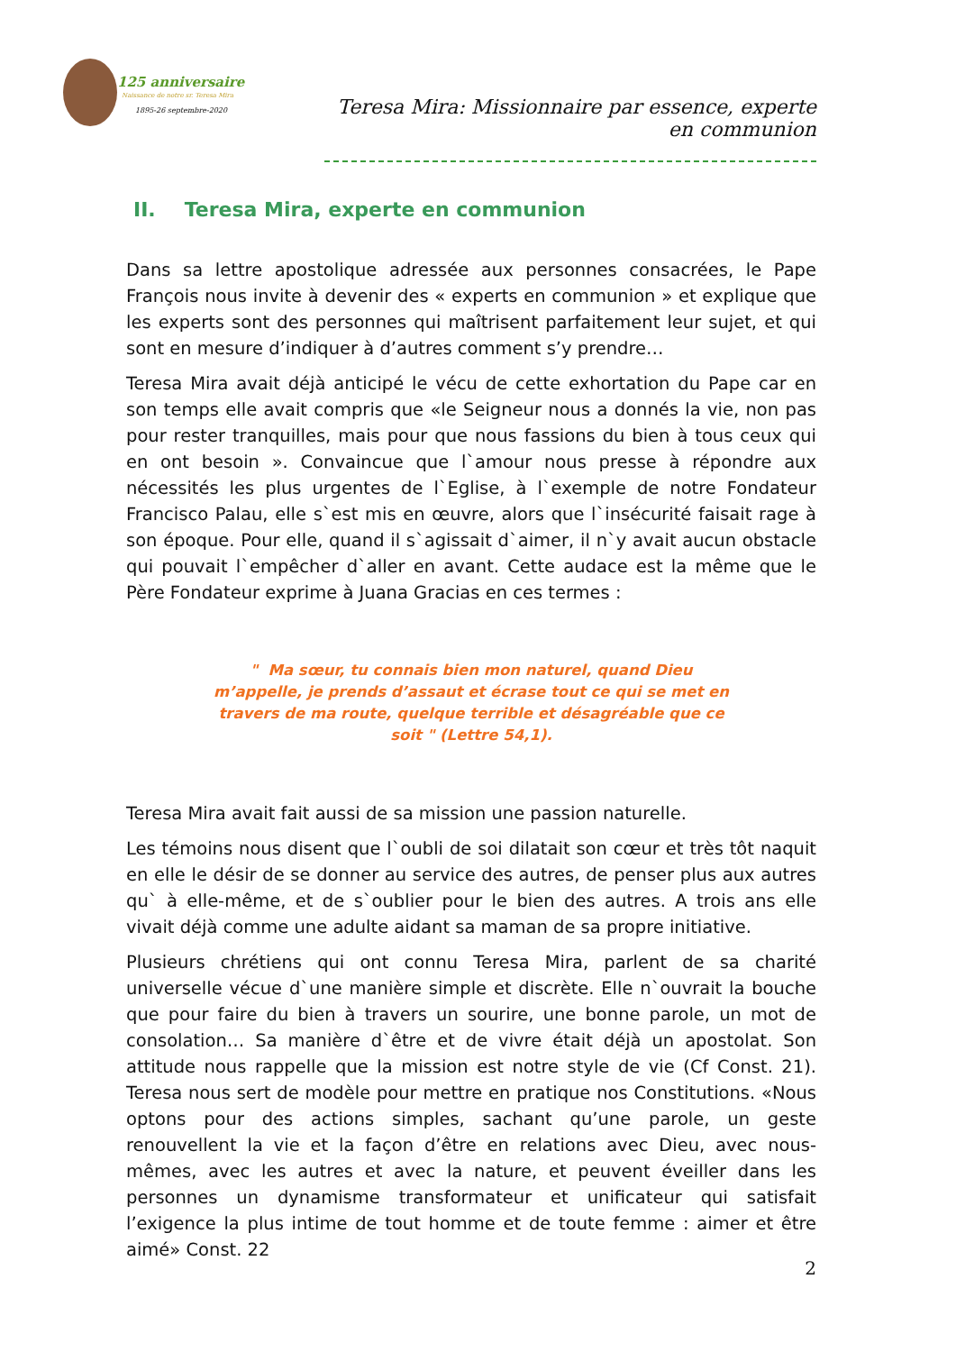125 anniversaire
Naissance de notre sr. Teresa Mira
1895-26 septembre-2020
Teresa Mira: Missionnaire par essence, experte en communion
II. Teresa Mira, experte en communion
Dans sa lettre apostolique adressée aux personnes consacrées, le Pape François nous invite à devenir des « experts en communion » et explique que les experts sont des personnes qui maîtrisent parfaitement leur sujet, et qui sont en mesure d’indiquer à d’autres comment s’y prendre…
Teresa Mira avait déjà anticipé le vécu de cette exhortation du Pape car en son temps elle avait compris que «le Seigneur nous a donnés la vie, non pas pour rester tranquilles, mais pour que nous fassions du bien à tous ceux qui en ont besoin ». Convaincue que l`amour nous presse à répondre aux nécessités les plus urgentes de l`Eglise, à l`exemple de notre Fondateur Francisco Palau, elle s`est mis en œuvre, alors que l`insécurité faisait rage à son époque. Pour elle, quand il s`agissait d`aimer, il n`y avait aucun obstacle qui pouvait l`empêcher d`aller en avant. Cette audace est la même que le Père Fondateur exprime à Juana Gracias en ces termes :
" Ma sœur, tu connais bien mon naturel, quand Dieu m’appelle, je prends d’assaut et écrase tout ce qui se met en travers de ma route, quelque terrible et désagréable que ce soit " (Lettre 54,1).
Teresa Mira avait fait aussi de sa mission une passion naturelle.
Les témoins nous disent que l`oubli de soi dilatait son cœur et très tôt naquit en elle le désir de se donner au service des autres, de penser plus aux autres qu` à elle-même, et de s`oublier pour le bien des autres. A trois ans elle vivait déjà comme une adulte aidant sa maman de sa propre initiative.
Plusieurs chrétiens qui ont connu Teresa Mira, parlent de sa charité universelle vécue d`une manière simple et discrète. Elle n`ouvrait la bouche que pour faire du bien à travers un sourire, une bonne parole, un mot de consolation… Sa manière d`être et de vivre était déjà un apostolat. Son attitude nous rappelle que la mission est notre style de vie (Cf Const. 21). Teresa nous sert de modèle pour mettre en pratique nos Constitutions. «Nous optons pour des actions simples, sachant qu’une parole, un geste renouvellent la vie et la façon d’être en relations avec Dieu, avec nous-mêmes, avec les autres et avec la nature, et peuvent éveiller dans les personnes un dynamisme transformateur et unificateur qui satisfait l’exigence la plus intime de tout homme et de toute femme : aimer et être aimé» Const. 22
2